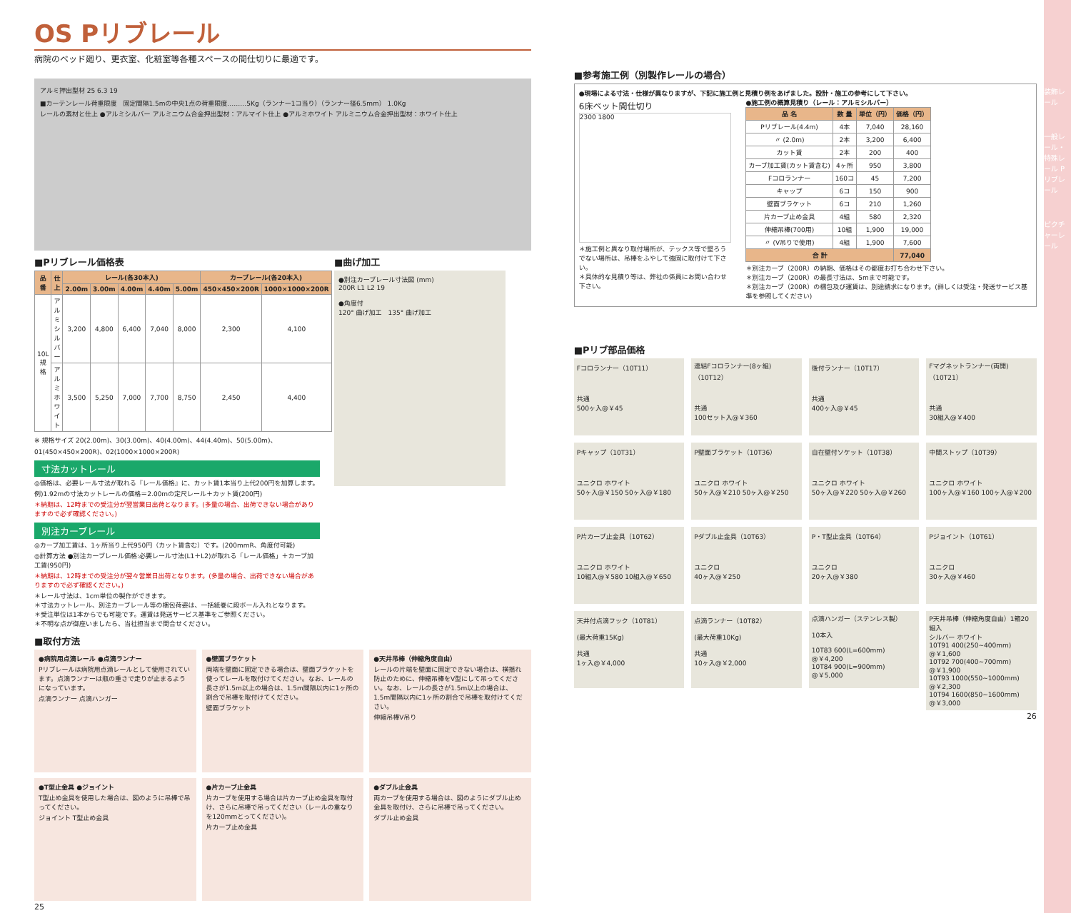OS Pリブレール
病院のベッド廻り、更衣室、化粧室等各種スペースの間仕切りに最適です。
アルミ押出型材 25 6.3 19
■カーテンレール荷重限度　固定間隔1.5mの中央1点の荷重限度………5Kg（ランナー1コ当り）（ランナー径6.5mm） 1.0Kg
レールの素材と仕上 ●アルミシルバー アルミニウム合金押出型材：アルマイト仕上 ●アルミホワイト アルミニウム合金押出型材：ホワイト仕上
■Pリブレール価格表
| 品番 | 仕上 | レール(各30本入) | | | | | カーブレール(各20本入) | |
| --- | --- | --- | --- | --- | --- | --- | --- | --- |
| | | 2.00m | 3.00m | 4.00m | 4.40m | 5.00m | 450×450×200R | 1000×1000×200R |
| 10L 規格 | アルミシルバー | 3,200 | 4,800 | 6,400 | 7,040 | 8,000 | 2,300 | 4,100 |
| | アルミホワイト | 3,500 | 5,250 | 7,000 | 7,700 | 8,750 | 2,450 | 4,400 |
※ 規格サイズ 20(2.00m)、30(3.00m)、40(4.00m)、44(4.40m)、50(5.00m)、01(450×450×200R)、02(1000×1000×200R)
寸法カットレール
◎価格は、必要レール寸法が取れる『レール価格』に、カット賃1本当り上代200円を加算します。
例)1.92mの寸法カットレールの価格＝2.00mの定尺レール＋カット賃(200円)
＊納期は、12時までの受注分が翌営業日出荷となります。(多量の場合、出荷できない場合がありますので必ず確認ください。)
別注カーブレール
◎カーブ加工賃は、1ヶ所当り上代950円（カット賃含む）です。(200mmR、角度付可能)
◎計算方法 ●別注カーブレール価格:必要レール寸法(L1＋L2)が取れる「レール価格」＋カーブ加工賃(950円)
＊納期は、12時までの受注分が翌々営業日出荷となります。(多量の場合、出荷できない場合がありますので必ず確認ください。)
＊レール寸法は、1cm単位の製作ができます。
＊寸法カットレール、別注カーブレール等の梱包荷姿は、一括紙巻に段ボール入れとなります。
＊受注単位は1本からでも可能です。運賃は発送サービス基準をご参照ください。
＊不明な点が御座いましたら、当社担当まで問合せください。
■曲げ加工
●別注カーブレール寸法図 (mm)
200R L1 L2 19
●角度付
120° 曲げ加工　135° 曲げ加工
■取付方法
●病院用点滴レール ●点滴ランナー
Pリブレールは病院用点滴レールとして使用されています。点滴ランナーは瓶の重さで走りが止まるようになっています。
点滴ランナー 点滴ハンガー
●壁面ブラケット
両端を壁面に固定できる場合は、壁面ブラケットを使ってレールを取付けてください。なお、レールの長さが1.5m以上の場合は、1.5m間隔以内に1ヶ所の割合で吊棒を取付けてください。
壁面ブラケット
●天井吊棒（伸縮角度自由）
レールの片端を壁面に固定できない場合は、横揺れ防止のために、伸縮吊棒をV型にして吊ってください。なお、レールの長さが1.5m以上の場合は、1.5m間隔以内に1ヶ所の割合で吊棒を取付けてください。
伸縮吊棒V吊り
●T型止金具 ●ジョイント
T型止め金具を使用した場合は、図のように吊棒で吊ってください。
ジョイント T型止め金具
●片カーブ止金具
片カーブを使用する場合は片カーブ止め金具を取付け、さらに吊棒で吊ってください（レールの重なりを120mmとってください)。
片カーブ止め金具
●ダブル止金具
両カーブを使用する場合は、図のようにダブル止め金具を取付け、さらに吊棒で吊ってください。
ダブル止め金具
25
■参考施工例（別製作レールの場合）
●現場による寸法・仕様が異なりますが、下記に施工例と見積り例をあげました。設計・施工の参考にして下さい。
6床ベット間仕切り
2300 1800
＊施工例と異なり取付場所が、テックス等で堅ろうでない場所は、吊棒をふやして強固に取付けて下さい。
＊具体的な見積り等は、弊社の係員にお問い合わせ下さい。
●施工例の概算見積り（レール：アルミシルバー）
| 品 名 | 数 量 | 単位（円） | 価格（円） |
| --- | --- | --- | --- |
| Pリブレール(4.4m) | 4本 | 7,040 | 28,160 |
| 〃 (2.0m) | 2本 | 3,200 | 6,400 |
| カット賃 | 2本 | 200 | 400 |
| カーブ加工賃(カット賃含む) | 4ヶ所 | 950 | 3,800 |
| Fコロランナー | 160コ | 45 | 7,200 |
| キャップ | 6コ | 150 | 900 |
| 壁面ブラケット | 6コ | 210 | 1,260 |
| 片カーブ止め金具 | 4組 | 580 | 2,320 |
| 伸縮吊棒(700用) | 10組 | 1,900 | 19,000 |
| 〃 (V吊りで使用) | 4組 | 1,900 | 7,600 |
| 合 計 | | | 77,040 |
＊別注カーブ（200R）の納期、価格はその都度お打ち合わせ下さい。
＊別注カーブ（200R）の最長寸法は、5mまで可能です。
＊別注カーブ（200R）の梱包及び運賃は、別途請求になります。(詳しくは受注・発送サービス基準を参照してください)
■Pリブ部品価格
Fコロランナー（10T11）
共通
500ヶ入@￥45
連結Fコロランナー(8ヶ組)（10T12）
共通
100セット入@￥360
後付ランナー（10T17）
共通
400ヶ入@￥45
Fマグネットランナー(両開)（10T21）
共通
30組入@￥400
Pキャップ（10T31）
ユニクロ ホワイト
50ヶ入@￥150 50ヶ入@￥180
P壁面ブラケット（10T36）
ユニクロ ホワイト
50ヶ入@￥210 50ヶ入@￥250
自在壁付ソケット（10T38）
ユニクロ ホワイト
50ヶ入@￥220 50ヶ入@￥260
中間ストップ（10T39）
ユニクロ ホワイト
100ヶ入@￥160 100ヶ入@￥200
P片カーブ止金具（10T62）
ユニクロ ホワイト
10組入@￥580 10組入@￥650
Pダブル止金具（10T63）
ユニクロ
40ヶ入@￥250
P・T型止金具（10T64）
ユニクロ
20ヶ入@￥380
Pジョイント（10T61）
ユニクロ
30ヶ入@￥460
天井付点滴フック（10T81）
(最大荷重15Kg)
共通
1ヶ入@￥4,000
点滴ランナー（10T82）
(最大荷重10Kg)
共通
10ヶ入@￥2,000
点滴ハンガー（ステンレス製）
10本入
10T83 600(L=600mm) @￥4,200
10T84 900(L=900mm) @￥5,000
P天井吊棒（伸縮角度自由）1箱20組入
シルバー ホワイト
10T91 400(250~400mm) @￥1,600
10T92 700(400~700mm) @￥1,900
10T93 1000(550~1000mm) @￥2,300
10T94 1600(850~1600mm) @￥3,000
26
装飾レール
一般レール・特殊レール Pリブレール
ピクチャーレール